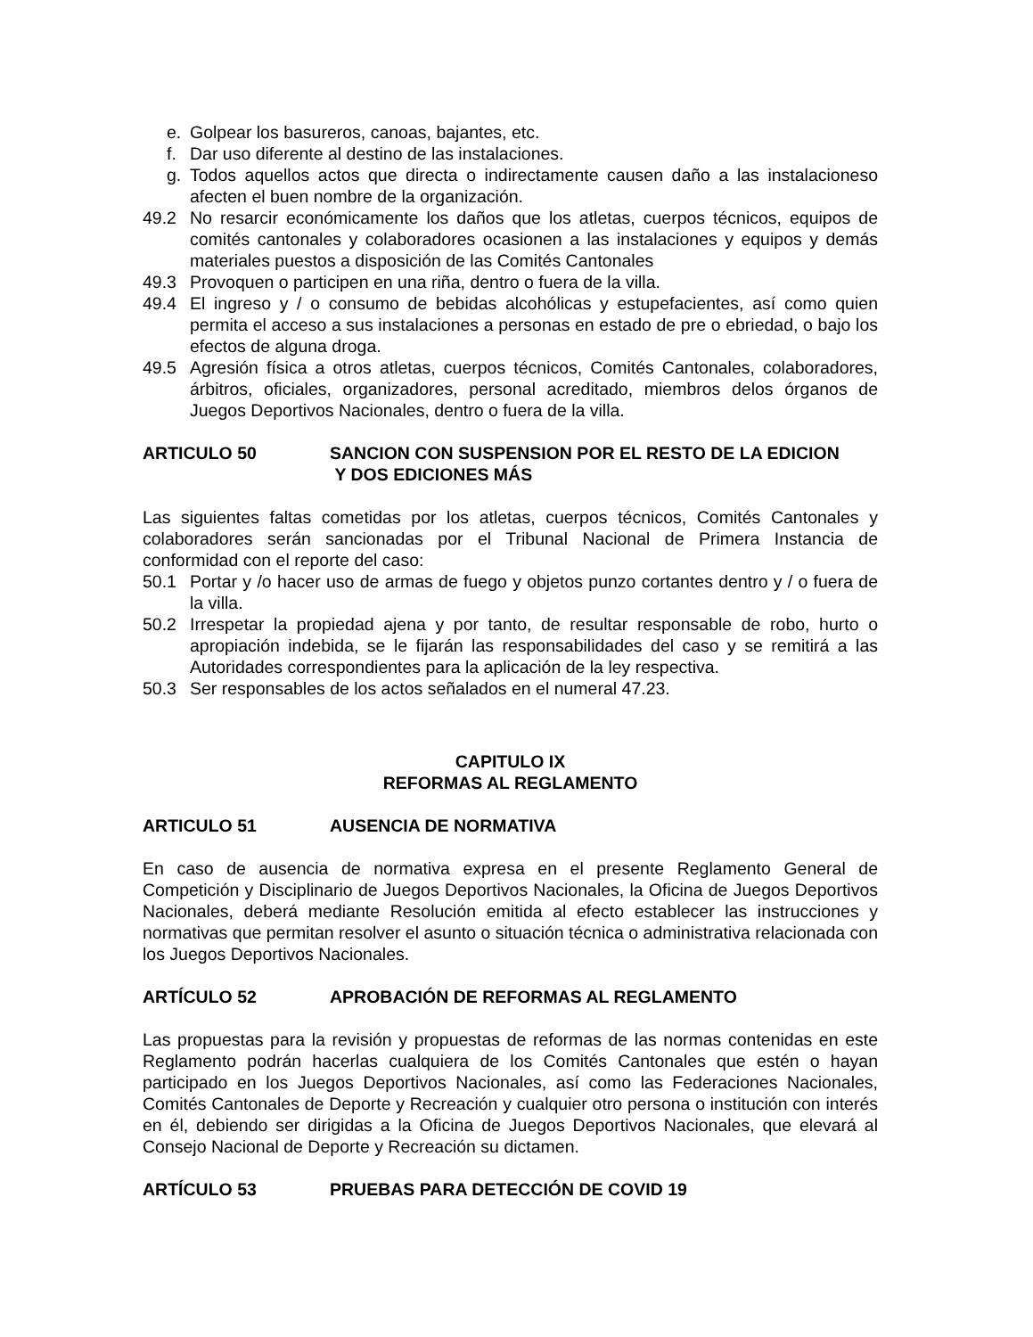e. Golpear los basureros, canoas, bajantes, etc.
f. Dar uso diferente al destino de las instalaciones.
g. Todos aquellos actos que directa o indirectamente causen daño a las instalacioneso afecten el buen nombre de la organización.
49.2 No resarcir económicamente los daños que los atletas, cuerpos técnicos, equipos de comités cantonales y colaboradores ocasionen a las instalaciones y equipos y demás materiales puestos a disposición de las Comités Cantonales
49.3 Provoquen o participen en una riña, dentro o fuera de la villa.
49.4 El ingreso y / o consumo de bebidas alcohólicas y estupefacientes, así como quien permita el acceso a sus instalaciones a personas en estado de pre o ebriedad, o bajo los efectos de alguna droga.
49.5 Agresión física a otros atletas, cuerpos técnicos, Comités Cantonales, colaboradores, árbitros, oficiales, organizadores, personal acreditado, miembros delos órganos de Juegos Deportivos Nacionales, dentro o fuera de la villa.
ARTICULO 50 SANCION CON SUSPENSION POR EL RESTO DE LA EDICION
Y DOS EDICIONES MÁS
Las siguientes faltas cometidas por los atletas, cuerpos técnicos, Comités Cantonales y colaboradores serán sancionadas por el Tribunal Nacional de Primera Instancia de conformidad con el reporte del caso:
50.1 Portar y /o hacer uso de armas de fuego y objetos punzo cortantes dentro y / o fuera de la villa.
50.2 Irrespetar la propiedad ajena y por tanto, de resultar responsable de robo, hurto o apropiación indebida, se le fijarán las responsabilidades del caso y se remitirá a las Autoridades correspondientes para la aplicación de la ley respectiva.
50.3 Ser responsables de los actos señalados en el numeral 47.23.
CAPITULO IX
REFORMAS AL REGLAMENTO
ARTICULO 51 AUSENCIA DE NORMATIVA
En caso de ausencia de normativa expresa en el presente Reglamento General de Competición y Disciplinario de Juegos Deportivos Nacionales, la Oficina de Juegos Deportivos Nacionales, deberá mediante Resolución emitida al efecto establecer las instrucciones y normativas que permitan resolver el asunto o situación técnica o administrativa relacionada con los Juegos Deportivos Nacionales.
ARTÍCULO 52 APROBACIÓN DE REFORMAS AL REGLAMENTO
Las propuestas para la revisión y propuestas de reformas de las normas contenidas en este Reglamento podrán hacerlas cualquiera de los Comités Cantonales que estén o hayan participado en los Juegos Deportivos Nacionales, así como las Federaciones Nacionales, Comités Cantonales de Deporte y Recreación y cualquier otro persona o institución con interés en él, debiendo ser dirigidas a la Oficina de Juegos Deportivos Nacionales, que elevará al Consejo Nacional de Deporte y Recreación su dictamen.
ARTÍCULO 53 PRUEBAS PARA DETECCIÓN DE COVID 19